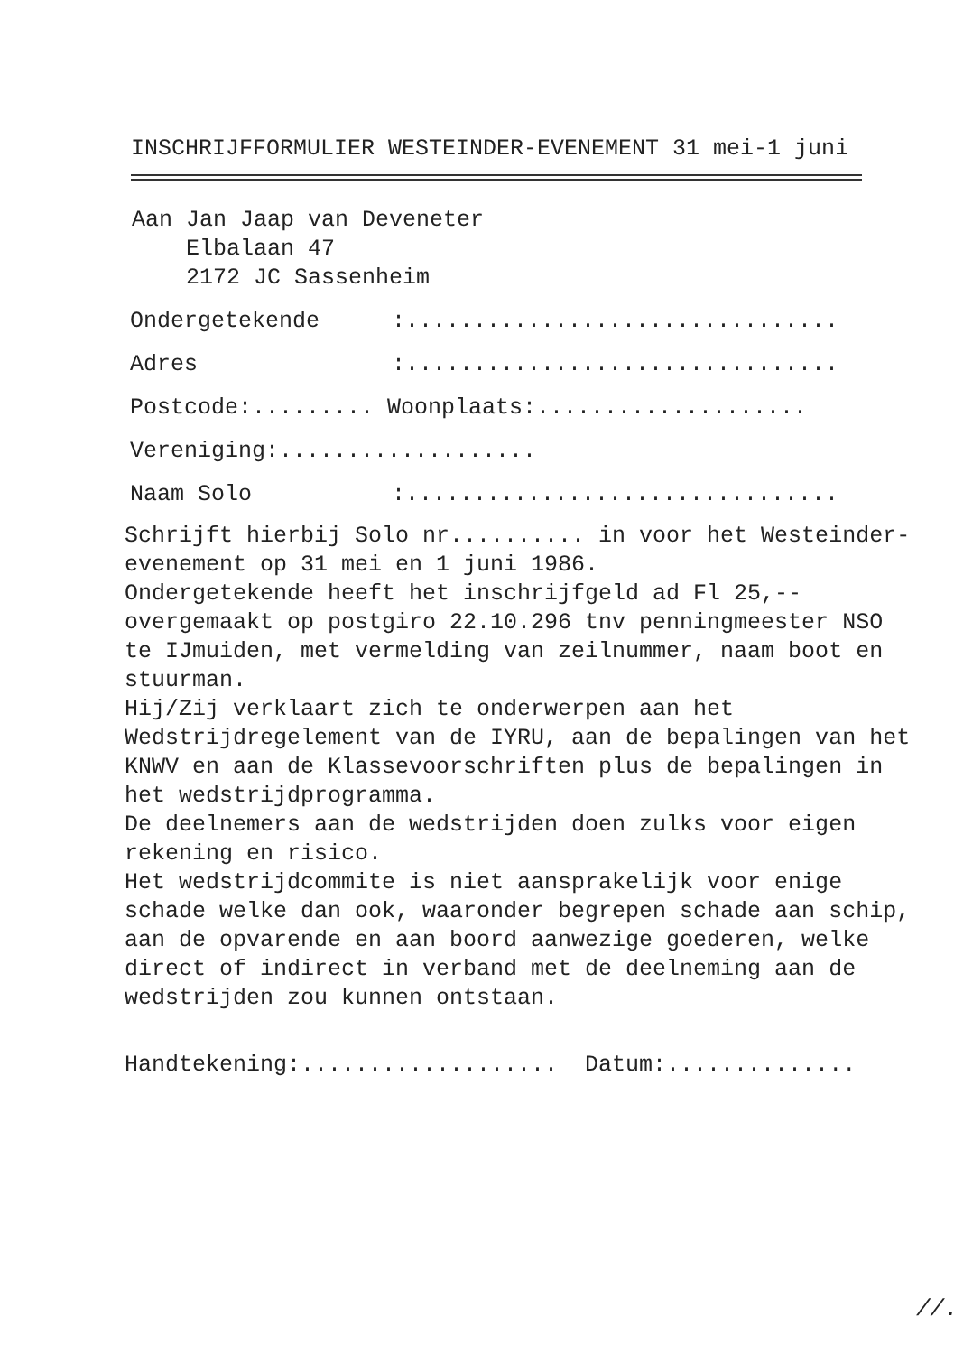INSCHRIJFFORMULIER WESTEINDER-EVENEMENT 31 mei-1 juni
Aan Jan Jaap van Deveneter
Elbalaan 47
2172 JC Sassenheim
Ondergetekende:................................
Adres:................................
Postcode:......... Woonplaats:....................
Vereniging:...................
Naam Solo:................................
Schrijft hierbij Solo nr.......... in voor het Westeinder-evenement op 31 mei en 1 juni 1986.
Ondergetekende heeft het inschrijfgeld ad Fl 25,-- overgemaakt op postgiro 22.10.296 tnv penningmeester NSO te IJmuiden, met vermelding van zeilnummer, naam boot en stuurman.
Hij/Zij verklaart zich te onderwerpen aan het Wedstrijdregelement van de IYRU, aan de bepalingen van het KNWV en aan de Klassevoorschriften plus de bepalingen in het wedstrijdprogramma.
De deelnemers aan de wedstrijden doen zulks voor eigen rekening en risico.
Het wedstrijdcommite is niet aansprakelijk voor enige schade welke dan ook, waaronder begrepen schade aan schip, aan de opvarende en aan boord aanwezige goederen, welke direct of indirect in verband met de deelneming aan de wedstrijden zou kunnen ontstaan.
Handtekening:................... Datum:..............
//.